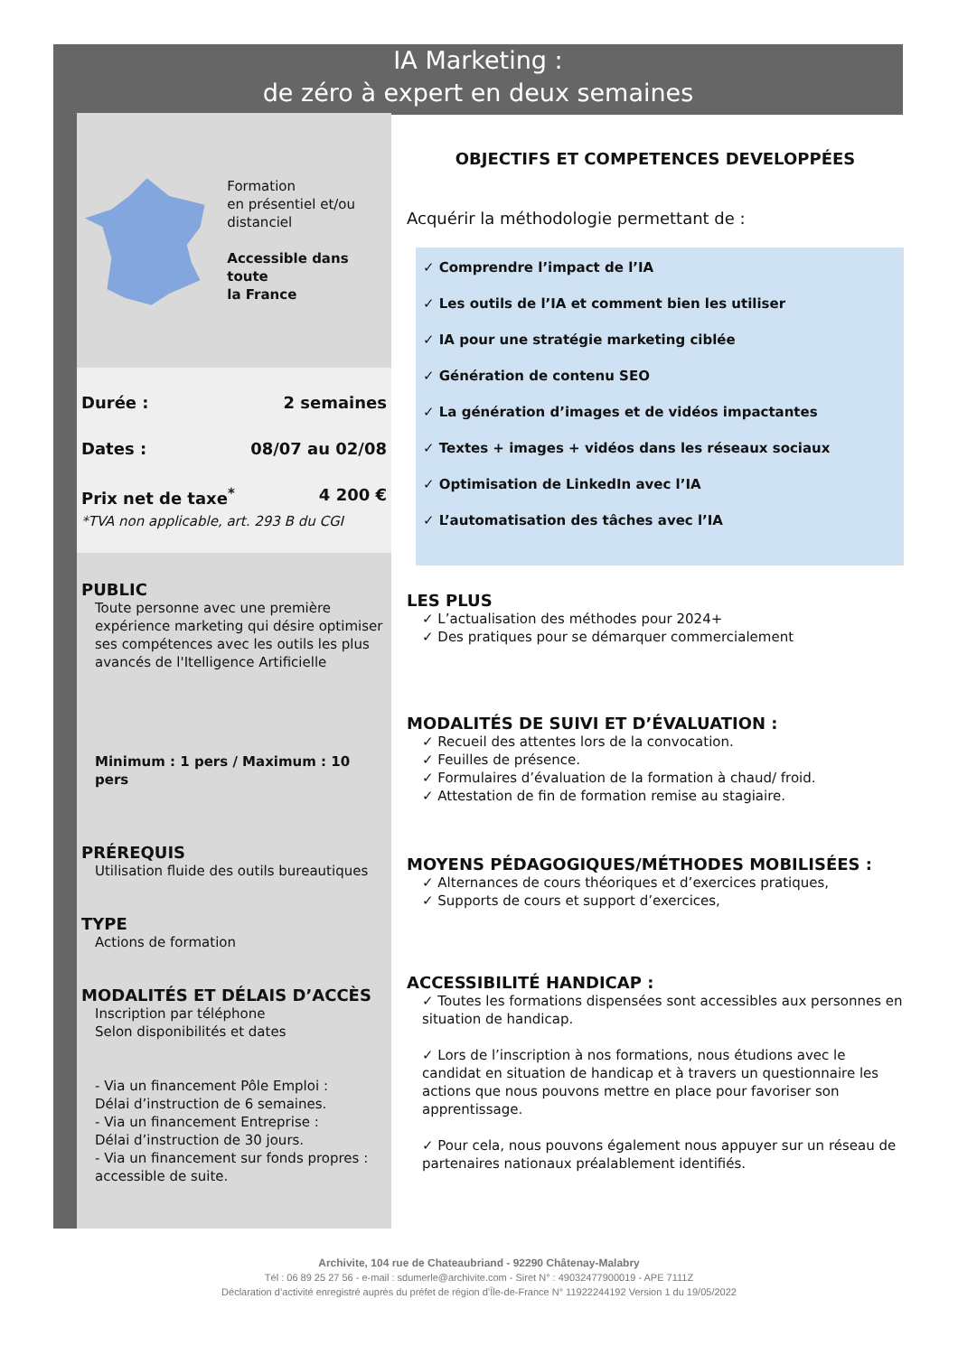IA Marketing :
de zéro à expert en deux semaines
Formation
en présentiel et/ou
distanciel
Accessible dans toute
la France
Durée : 2 semaines
Dates : 08/07 au 02/08
Prix net de taxe<sup>*</sup> 4 200 €
*TVA non applicable, art. 293 B du CGI
PUBLIC
Toute personne avec une première expérience marketing qui désire optimiser ses compétences avec les outils les plus avancés de l'Itelligence Artificielle
Minimum : 1 pers / Maximum : 10 pers
PRÉREQUIS
Utilisation fluide des outils bureautiques
TYPE
Actions de formation
MODALITÉS ET DÉLAIS D’ACCÈS
Inscription par téléphone
Selon disponibilités et dates
- Via un financement Pôle Emploi :
Délai d’instruction de 6 semaines.
- Via un financement Entreprise :
Délai d’instruction de 30 jours.
- Via un financement sur fonds propres : accessible de suite.
OBJECTIFS ET COMPETENCES DEVELOPPÉES
Acquérir la méthodologie permettant de :
✓ Comprendre l’impact de l’IA
✓ Les outils de l’IA et comment bien les utiliser
✓ IA pour une stratégie marketing ciblée
✓ Génération de contenu SEO
✓ La génération d’images et de vidéos impactantes
✓ Textes + images + vidéos dans les réseaux sociaux
✓ Optimisation de LinkedIn avec l’IA
✓ L’automatisation des tâches avec l’IA
LES PLUS
✓ L’actualisation des méthodes pour 2024+
✓ Des pratiques pour se démarquer commercialement
MODALITÉS DE SUIVI ET D’ÉVALUATION :
✓ Recueil des attentes lors de la convocation.
✓ Feuilles de présence.
✓ Formulaires d’évaluation de la formation à chaud/ froid.
✓ Attestation de fin de formation remise au stagiaire.
MOYENS PÉDAGOGIQUES/MÉTHODES MOBILISÉES :
✓ Alternances de cours théoriques et d’exercices pratiques,
✓ Supports de cours et support d’exercices,
ACCESSIBILITÉ HANDICAP :
✓ Toutes les formations dispensées sont accessibles aux personnes en situation de handicap.
✓ Lors de l’inscription à nos formations, nous étudions avec le candidat en situation de handicap et à travers un questionnaire les actions que nous pouvons mettre en place pour favoriser son apprentissage.
✓ Pour cela, nous pouvons également nous appuyer sur un réseau de partenaires nationaux préalablement identifiés.
Archivite, 104 rue de Chateaubriand - 92290 Châtenay-Malabry
Tél : 06 89 25 27 56 - e-mail : sdumerle@archivite.com - Siret N° : 49032477900019 - APE 7111Z
Déclaration d’activité enregistré auprès du préfet de région d’Île-de-France N° 11922244192 Version 1 du 19/05/2022